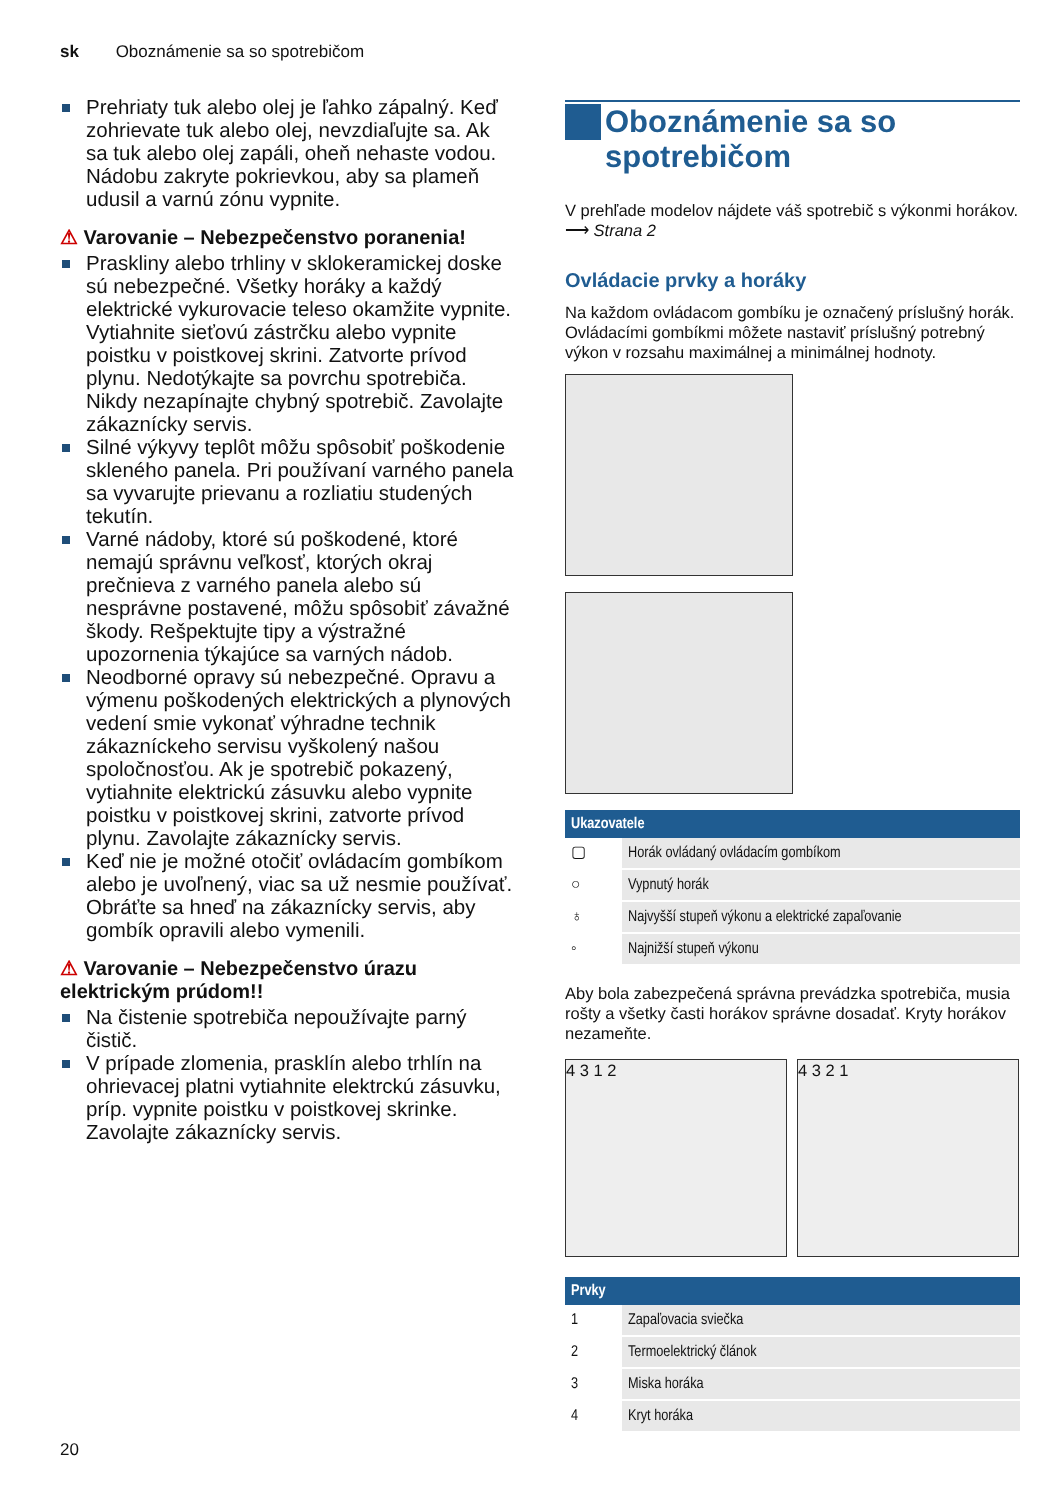sk Oboznámenie sa so spotrebičom
Prehriaty tuk alebo olej je ľahko zápalný. Keď zohrievate tuk alebo olej, nevzdiaľujte sa. Ak sa tuk alebo olej zapáli, oheň nehaste vodou. Nádobu zakryte pokrievkou, aby sa plameň udusil a varnú zónu vypnite.
⚠ Varovanie – Nebezpečenstvo poranenia!
Praskliny alebo trhliny v sklokeramickej doske sú nebezpečné. Všetky horáky a každý elektrické vykurovacie teleso okamžite vypnite. Vytiahnite sieťovú zástrčku alebo vypnite poistku v poistkovej skrini. Zatvorte prívod plynu. Nedotýkajte sa povrchu spotrebiča. Nikdy nezapínajte chybný spotrebič. Zavolajte zákaznícky servis.
Silné výkyvy teplôt môžu spôsobiť poškodenie skleného panela. Pri používaní varného panela sa vyvarujte prievanu a rozliatiu studených tekutín.
Varné nádoby, ktoré sú poškodené, ktoré nemajú správnu veľkosť, ktorých okraj prečnieva z varného panela alebo sú nesprávne postavené, môžu spôsobiť závažné škody. Rešpektujte tipy a výstražné upozornenia týkajúce sa varných nádob.
Neodborné opravy sú nebezpečné. Opravu a výmenu poškodených elektrických a plynových vedení smie vykonať výhradne technik zákazníckeho servisu vyškolený našou spoločnosťou. Ak je spotrebič pokazený, vytiahnite elektrickú zásuvku alebo vypnite poistku v poistkovej skrini, zatvorte prívod plynu. Zavolajte zákaznícky servis.
Keď nie je možné otočiť ovládacím gombíkom alebo je uvoľnený, viac sa už nesmie používať. Obráťte sa hneď na zákaznícky servis, aby gombík opravili alebo vymenili.
⚠ Varovanie – Nebezpečenstvo úrazu elektrickým prúdom!!
Na čistenie spotrebiča nepoužívajte parný čistič.
V prípade zlomenia, prasklín alebo trhlín na ohrievacej platni vytiahnite elektrckú zásuvku, príp. vypnite poistku v poistkovej skrinke. Zavolajte zákaznícky servis.
Oboznámenie sa so
spotrebičom
V prehľade modelov nájdete váš spotrebič s výkonmi horákov. ⟶ Strana 2
Ovládacie prvky a horáky
Na každom ovládacom gombíku je označený príslušný horák. Ovládacími gombíkmi môžete nastaviť príslušný potrebný výkon v rozsahu maximálnej a minimálnej hodnoty.
| Ukazovatele | |
| --- | --- |
| ▢ | Horák ovládaný ovládacím gombíkom |
| ○ | Vypnutý horák |
| ♁ | Najvyšší stupeň výkonu a elektrické zapaľovanie |
| ◦ | Najnižší stupeň výkonu |
Aby bola zabezpečená správna prevádzka spotrebiča, musia rošty a všetky časti horákov správne dosadať. Kryty horákov nezameňte.
4 3 1 2 4 3 2 1
| Prvky | |
| --- | --- |
| 1 | Zapaľovacia sviečka |
| 2 | Termoelektrický článok |
| 3 | Miska horáka |
| 4 | Kryt horáka |
20